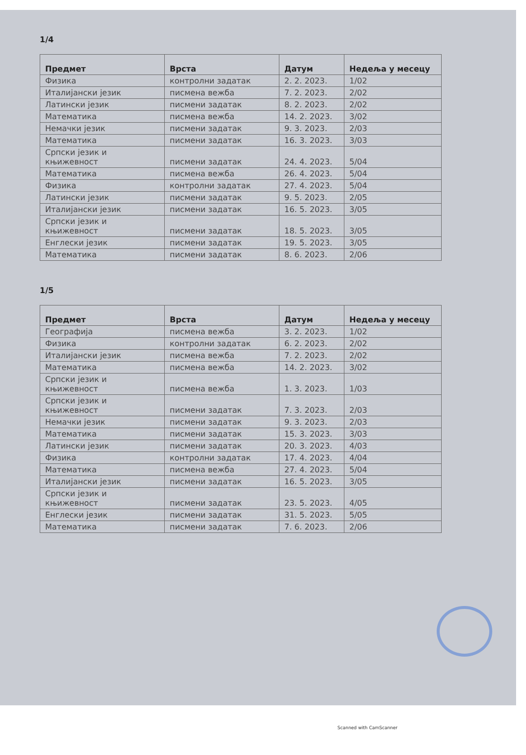1/4
| Предмет | Врста | Датум | Недеља у месецу |
| --- | --- | --- | --- |
| Физика | контролни задатак | 2. 2. 2023. | 1/02 |
| Италијански језик | писмена вежба | 7. 2. 2023. | 2/02 |
| Латински језик | писмени задатак | 8. 2. 2023. | 2/02 |
| Математика | писмена вежба | 14. 2. 2023. | 3/02 |
| Немачки језик | писмени задатак | 9. 3. 2023. | 2/03 |
| Математика | писмени задатак | 16. 3. 2023. | 3/03 |
| Српски језик и књижевност | писмени задатак | 24. 4. 2023. | 5/04 |
| Математика | писмена вежба | 26. 4. 2023. | 5/04 |
| Физика | контролни задатак | 27. 4. 2023. | 5/04 |
| Латински језик | писмени задатак | 9. 5. 2023. | 2/05 |
| Италијански језик | писмени задатак | 16. 5. 2023. | 3/05 |
| Српски језик и књижевност | писмени задатак | 18. 5. 2023. | 3/05 |
| Енглески језик | писмени задатак | 19. 5. 2023. | 3/05 |
| Математика | писмени задатак | 8. 6. 2023. | 2/06 |
1/5
| Предмет | Врста | Датум | Недеља у месецу |
| --- | --- | --- | --- |
| Географија | писмена вежба | 3. 2. 2023. | 1/02 |
| Физика | контролни задатак | 6. 2. 2023. | 2/02 |
| Италијански језик | писмена вежба | 7. 2. 2023. | 2/02 |
| Математика | писмена вежба | 14. 2. 2023. | 3/02 |
| Српски језик и књижевност | писмена вежба | 1. 3. 2023. | 1/03 |
| Српски језик и књижевност | писмени задатак | 7. 3. 2023. | 2/03 |
| Немачки језик | писмени задатак | 9. 3. 2023. | 2/03 |
| Математика | писмени задатак | 15. 3. 2023. | 3/03 |
| Латински језик | писмени задатак | 20. 3. 2023. | 4/03 |
| Физика | контролни задатак | 17. 4. 2023. | 4/04 |
| Математика | писмена вежба | 27. 4. 2023. | 5/04 |
| Италијански језик | писмени задатак | 16. 5. 2023. | 3/05 |
| Српски језик и књижевност | писмени задатак | 23. 5. 2023. | 4/05 |
| Енглески језик | писмени задатак | 31. 5. 2023. | 5/05 |
| Математика | писмени задатак | 7. 6. 2023. | 2/06 |
Scanned with CamScanner